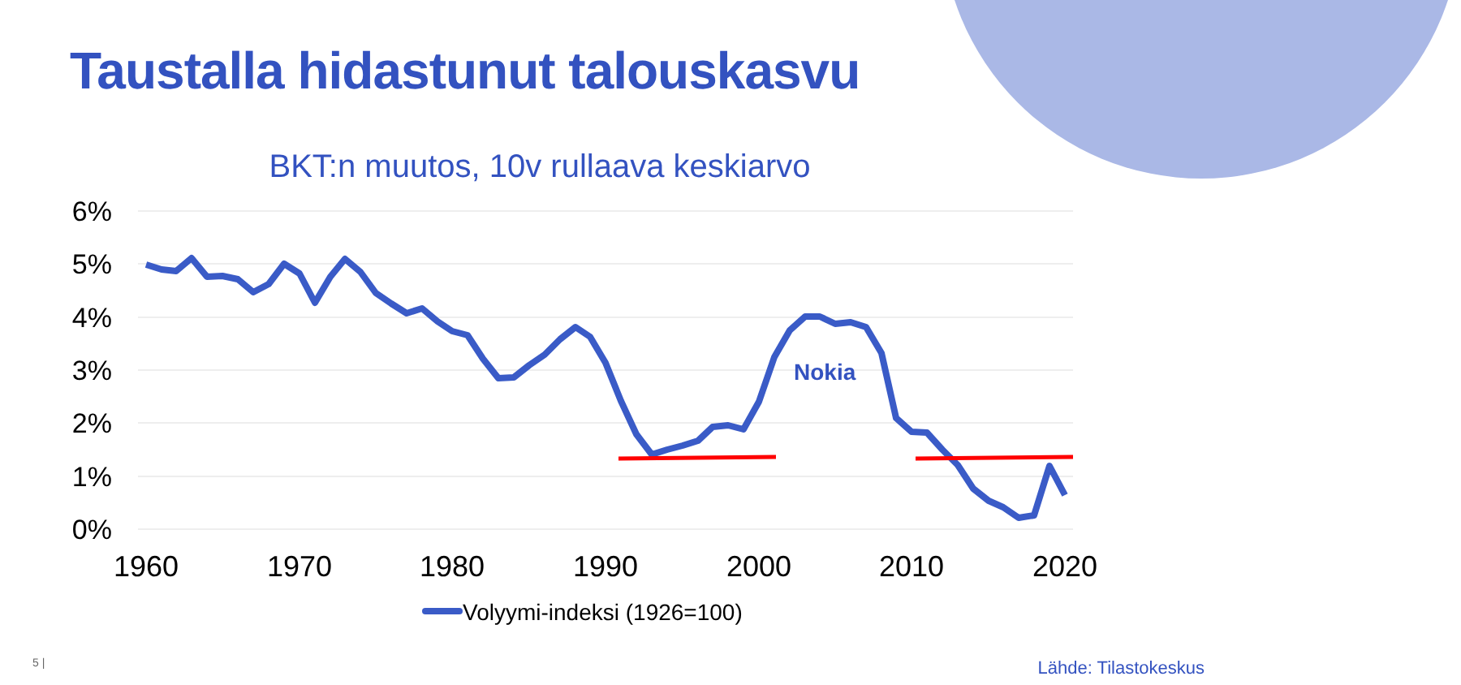Taustalla hidastunut talouskasvu
BKT:n muutos, 10v rullaava keskiarvo
6%
5%
4%
3%
2%
1%
0%
1960
1970
1980
1990
2000
2010
2020
Nokia
Volyymi-indeksi (1926=100)
5 | Lähde: Tilastokeskus